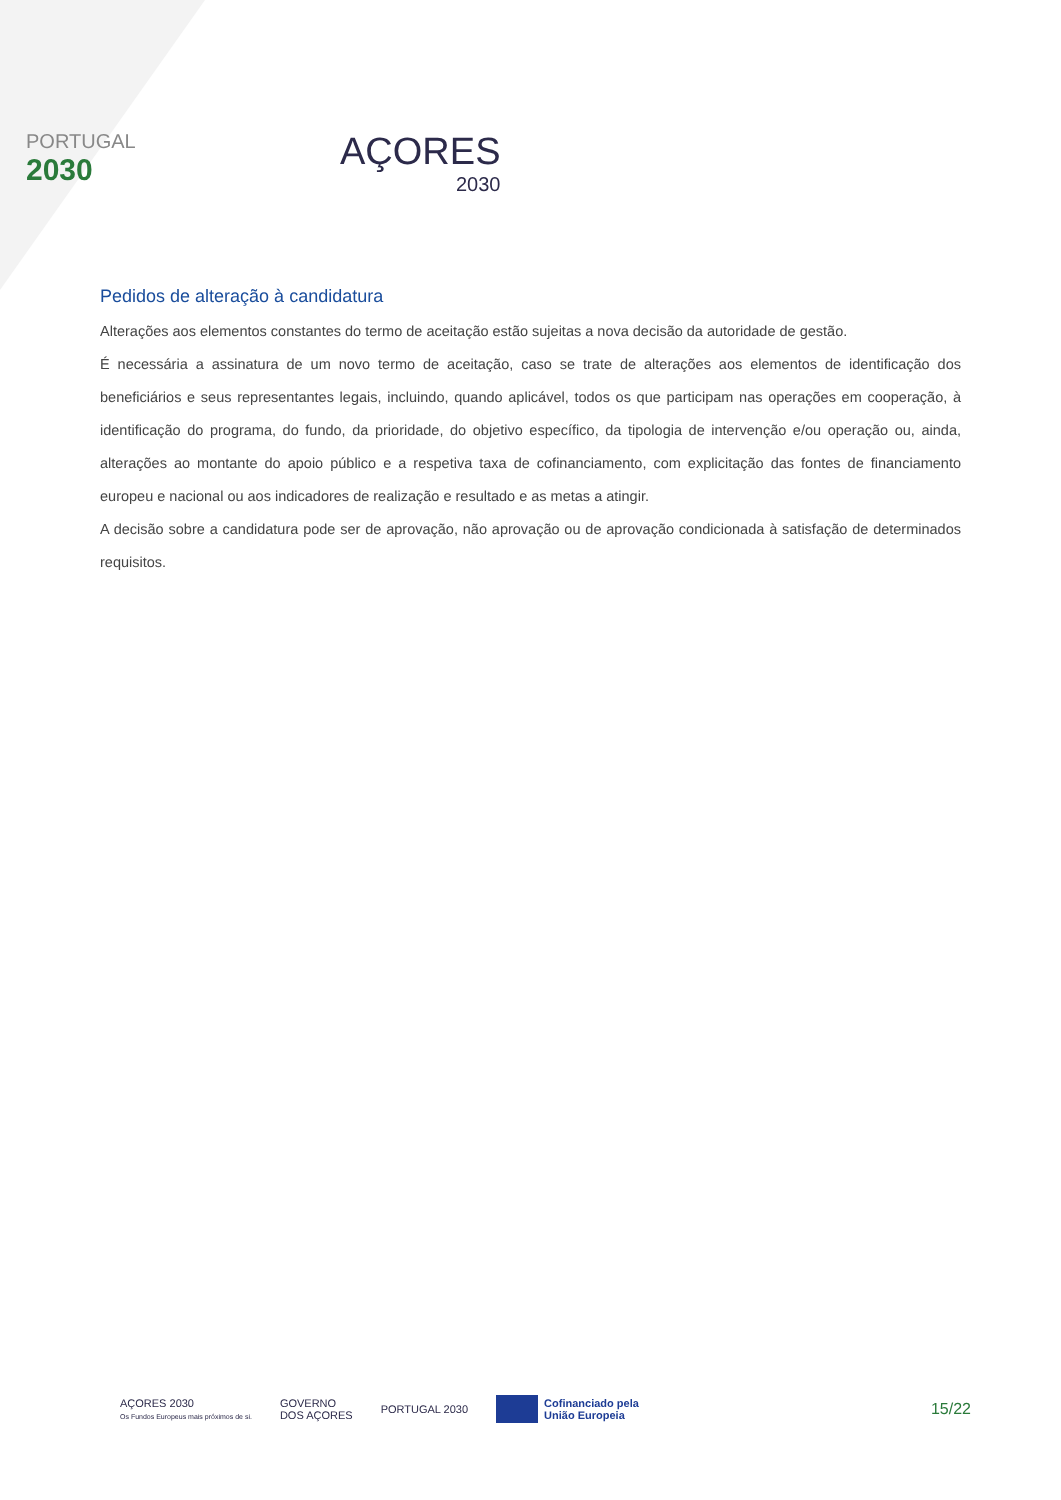PORTUGAL
2030
AÇORES
2030
Pedidos de alteração à candidatura
Alterações aos elementos constantes do termo de aceitação estão sujeitas a nova decisão da autoridade de gestão.
É necessária a assinatura de um novo termo de aceitação, caso se trate de alterações aos elementos de identificação dos beneficiários e seus representantes legais, incluindo, quando aplicável, todos os que participam nas operações em cooperação, à identificação do programa, do fundo, da prioridade, do objetivo específico, da tipologia de intervenção e/ou operação ou, ainda, alterações ao montante do apoio público e a respetiva taxa de cofinanciamento, com explicitação das fontes de financiamento europeu e nacional ou aos indicadores de realização e resultado e as metas a atingir.
A decisão sobre a candidatura pode ser de aprovação, não aprovação ou de aprovação condicionada à satisfação de determinados requisitos.
AÇORES 2030
Os Fundos Europeus mais próximos de si.
GOVERNO
DOS AÇORES
PORTUGAL 2030
Cofinanciado pela
União Europeia
15/22